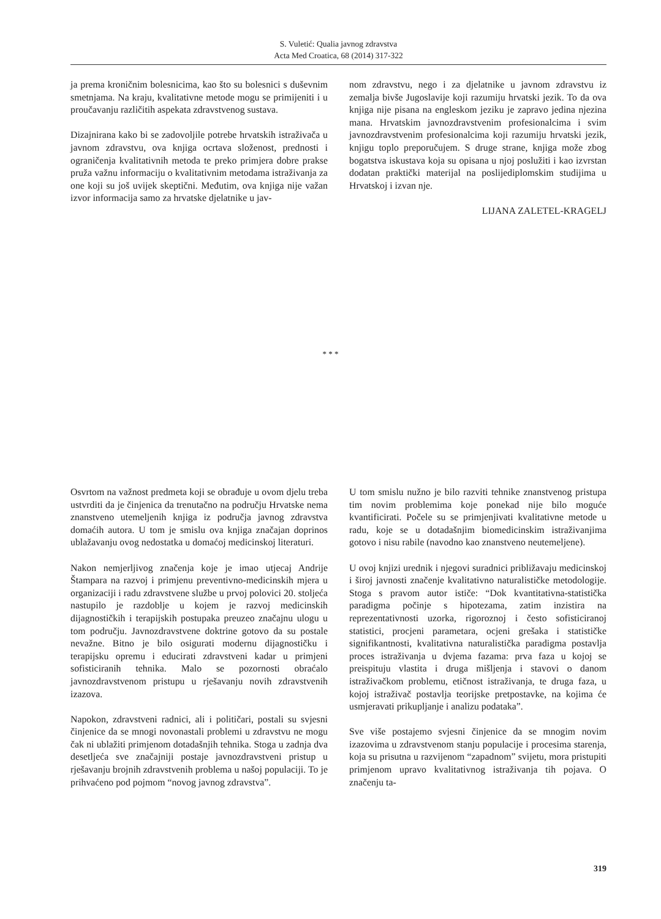S. Vuletić: Qualia javnog zdravstva
Acta Med Croatica, 68 (2014) 317-322
ja prema kroničnim bolesnicima, kao što su bolesnici s duševnim smetnjama. Na kraju, kvalitativne metode mogu se primijeniti i u proučavanju različitih aspekata zdravstvenog sustava.
Dizajnirana kako bi se zadovoljile potrebe hrvatskih istraživača u javnom zdravstvu, ova knjiga ocrtava složenost, prednosti i ograničenja kvalitativnih metoda te preko primjera dobre prakse pruža važnu informaciju o kvalitativnim metodama istraživanja za one koji su još uvijek skeptični. Međutim, ova knjiga nije važan izvor informacija samo za hrvatske djelatnike u jav-
nom zdravstvu, nego i za djelatnike u javnom zdravstvu iz zemalja bivše Jugoslavije koji razumiju hrvatski jezik. To da ova knjiga nije pisana na engleskom jeziku je zapravo jedina njezina mana. Hrvatskim javnozdravstvenim profesionalcima i svim javnozdravstvenim profesionalcima koji razumiju hrvatski jezik, knjigu toplo preporučujem. S druge strane, knjiga može zbog bogatstva iskustava koja su opisana u njoj poslužiti i kao izvrstan dodatan praktički materijal na poslijediplomskim studijima u Hrvatskoj i izvan nje.
LIJANA ZALETEL-KRAGELJ
* * *
Osvrtom na važnost predmeta koji se obrađuje u ovom djelu treba ustvrditi da je činjenica da trenutačno na području Hrvatske nema znanstveno utemeljenih knjiga iz područja javnog zdravstva domaćih autora. U tom je smislu ova knjiga značajan doprinos ublažavanju ovog nedostatka u domaćoj medicinskoj literaturi.
Nakon nemjerljivog značenja koje je imao utjecaj Andrije Štampara na razvoj i primjenu preventivno-medicinskih mjera u organizaciji i radu zdravstvene službe u prvoj polovici 20. stoljeća nastupilo je razdoblje u kojem je razvoj medicinskih dijagnostičkih i terapijskih postupaka preuzeo značajnu ulogu u tom području. Javnozdravstvene doktrine gotovo da su postale nevažne. Bitno je bilo osigurati modernu dijagnostičku i terapijsku opremu i educirati zdravstveni kadar u primjeni sofisticiranih tehnika. Malo se pozornosti obraćalo javnozdravstvenom pristupu u rješavanju novih zdravstvenih izazova.
Napokon, zdravstveni radnici, ali i političari, postali su svjesni činjenice da se mnogi novonastali problemi u zdravstvu ne mogu čak ni ublažiti primjenom dotadašnjih tehnika. Stoga u zadnja dva desetljeća sve značajniji postaje javnozdravstveni pristup u rješavanju brojnih zdravstvenih problema u našoj populaciji. To je prihvaćeno pod pojmom “novog javnog zdravstva”.
U tom smislu nužno je bilo razviti tehnike znanstvenog pristupa tim novim problemima koje ponekad nije bilo moguće kvantificirati. Počele su se primjenjivati kvalitativne metode u radu, koje se u dotadašnjim biomedicinskim istraživanjima gotovo i nisu rabile (navodno kao znanstveno neutemeljene).
U ovoj knjizi urednik i njegovi suradnici približavaju medicinskoj i široj javnosti značenje kvalitativno naturalističke metodologije. Stoga s pravom autor ističe: “Dok kvantitativna-statistička paradigma počinje s hipotezama, zatim inzistira na reprezentativnosti uzorka, rigoroznoj i često sofisticiranoj statistici, procjeni parametara, ocjeni grešaka i statističke signifikantnosti, kvalitativna naturalistička paradigma postavlja proces istraživanja u dvjema fazama: prva faza u kojoj se preispituju vlastita i druga mišljenja i stavovi o danom istraživačkom problemu, etičnost istraživanja, te druga faza, u kojoj istraživač postavlja teorijske pretpostavke, na kojima će usmjeravati prikupljanje i analizu podataka”.
Sve više postajemo svjesni činjenice da se mnogim novim izazovima u zdravstvenom stanju populacije i procesima starenja, koja su prisutna u razvijenom “zapadnom” svijetu, mora pristupiti primjenom upravo kvalitativnog istraživanja tih pojava. O značenju ta-
319